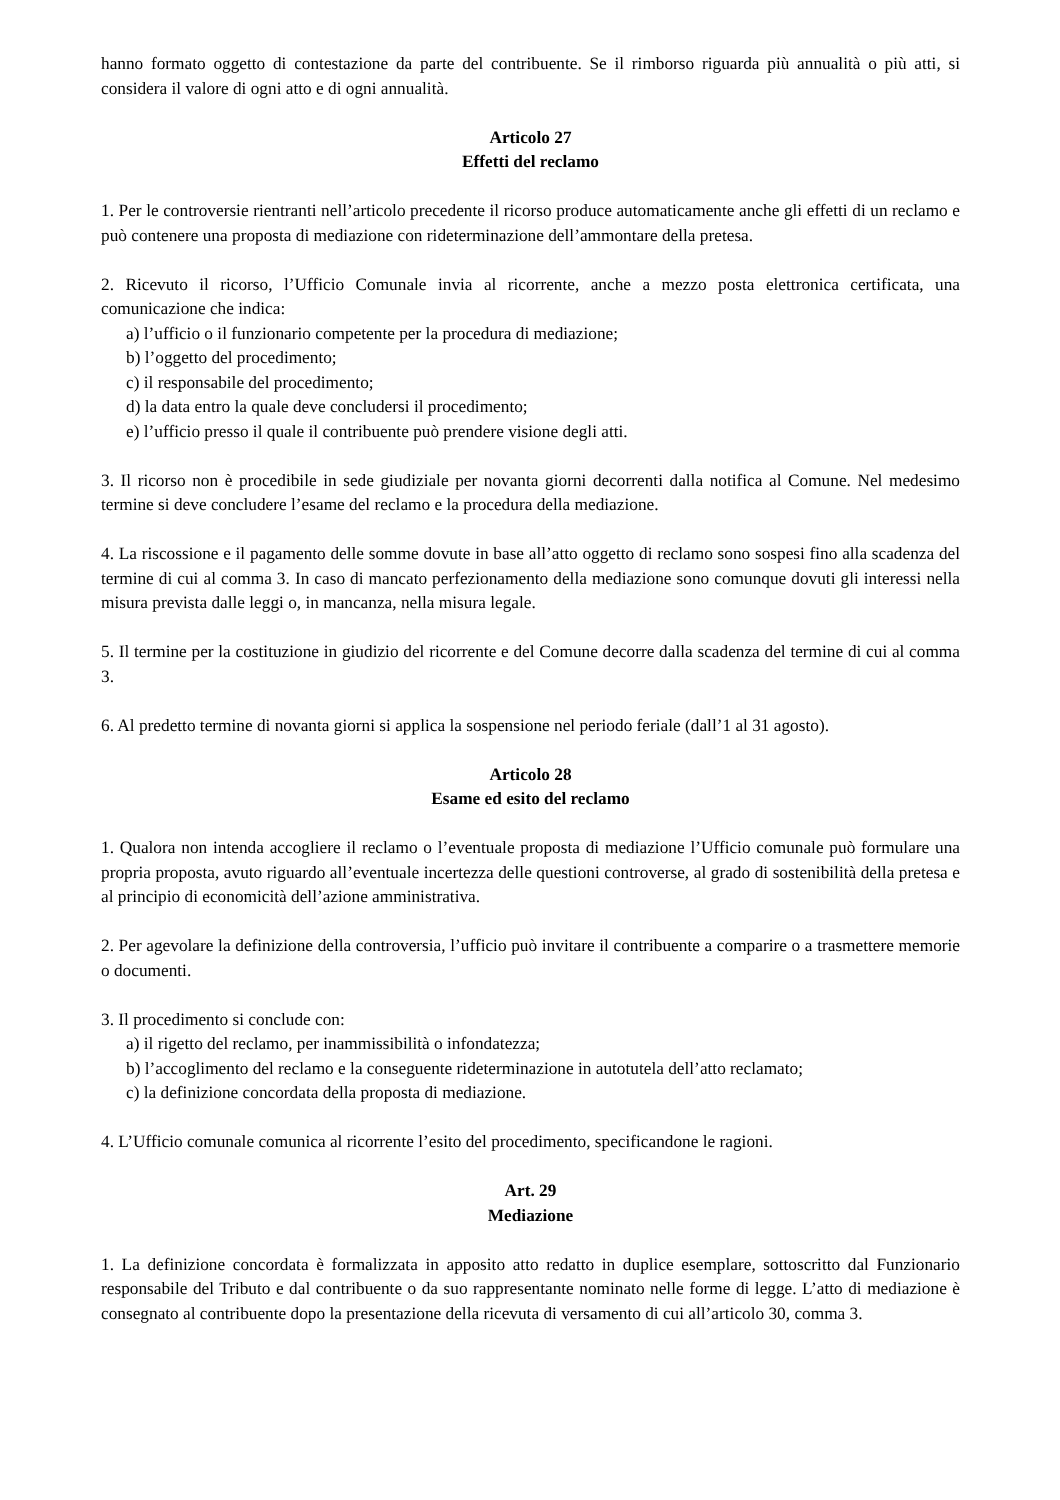hanno formato oggetto di contestazione da parte del contribuente. Se il rimborso riguarda più annualità o più atti, si considera il valore di ogni atto e di ogni annualità.
Articolo 27
Effetti del reclamo
1. Per le controversie rientranti nell’articolo precedente il ricorso produce automaticamente anche gli effetti di un reclamo e può contenere una proposta di mediazione con rideterminazione dell’ammontare della pretesa.
2. Ricevuto il ricorso, l’Ufficio Comunale invia al ricorrente, anche a mezzo posta elettronica certificata, una comunicazione che indica:
a) l’ufficio o il funzionario competente per la procedura di mediazione;
b) l’oggetto del procedimento;
c) il responsabile del procedimento;
d) la data entro la quale deve concludersi il procedimento;
e) l’ufficio presso il quale il contribuente può prendere visione degli atti.
3. Il ricorso non è procedibile in sede giudiziale per novanta giorni decorrenti dalla notifica al Comune. Nel medesimo termine si deve concludere l’esame del reclamo e la procedura della mediazione.
4. La riscossione e il pagamento delle somme dovute in base all’atto oggetto di reclamo sono sospesi fino alla scadenza del termine di cui al comma 3. In caso di mancato perfezionamento della mediazione sono comunque dovuti gli interessi nella misura prevista dalle leggi o, in mancanza, nella misura legale.
5. Il termine per la costituzione in giudizio del ricorrente e del Comune decorre dalla scadenza del termine di cui al comma 3.
6. Al predetto termine di novanta giorni si applica la sospensione nel periodo feriale (dall’1 al 31 agosto).
Articolo 28
Esame ed esito del reclamo
1. Qualora non intenda accogliere il reclamo o l’eventuale proposta di mediazione l’Ufficio comunale può formulare una propria proposta, avuto riguardo all’eventuale incertezza delle questioni controverse, al grado di sostenibilità della pretesa e al principio di economicità dell’azione amministrativa.
2. Per agevolare la definizione della controversia, l’ufficio può invitare il contribuente a comparire o a trasmettere memorie o documenti.
3. Il procedimento si conclude con:
a) il rigetto del reclamo, per inammissibilità o infondatezza;
b) l’accoglimento del reclamo e la conseguente rideterminazione in autotutela dell’atto reclamato;
c) la definizione concordata della proposta di mediazione.
4. L’Ufficio comunale comunica al ricorrente l’esito del procedimento, specificandone le ragioni.
Art. 29
Mediazione
1. La definizione concordata è formalizzata in apposito atto redatto in duplice esemplare, sottoscritto dal Funzionario responsabile del Tributo e dal contribuente o da suo rappresentante nominato nelle forme di legge. L’atto di mediazione è consegnato al contribuente dopo la presentazione della ricevuta di versamento di cui all’articolo 30, comma 3.